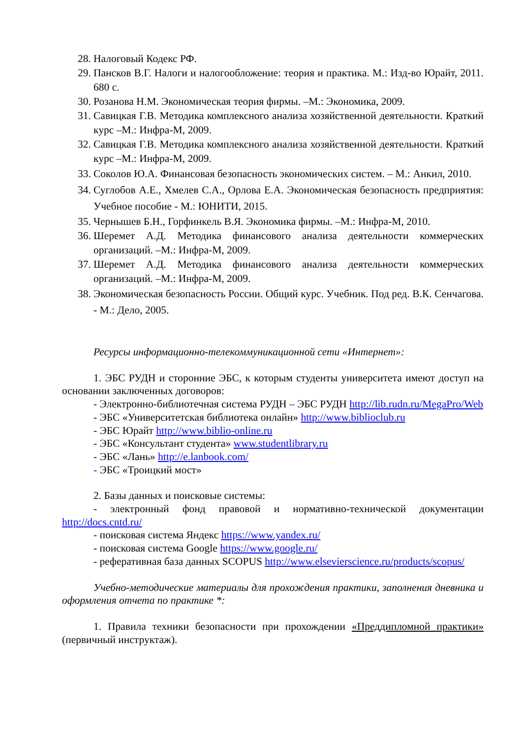28. Налоговый Кодекс РФ.
29. Пансков В.Г. Налоги и налогообложение: теория и практика. М.: Изд-во Юрайт, 2011. 680 с.
30. Розанова Н.М. Экономическая теория фирмы. –М.: Экономика, 2009.
31. Савицкая Г.В. Методика комплексного анализа хозяйственной деятельности. Краткий курс –М.: Инфра-М, 2009.
32. Савицкая Г.В. Методика комплексного анализа хозяйственной деятельности. Краткий курс –М.: Инфра-М, 2009.
33. Соколов Ю.А. Финансовая безопасность экономических систем. – М.: Анкил, 2010.
34. Суглобов А.Е., Хмелев С.А., Орлова Е.А. Экономическая безопасность предприятия: Учебное пособие - М.: ЮНИТИ, 2015.
35. Чернышев Б.Н., Горфинкель В.Я. Экономика фирмы. –М.: Инфра-М, 2010.
36. Шеремет А.Д. Методика финансового анализа деятельности коммерческих организаций. –М.: Инфра-М, 2009.
37. Шеремет А.Д. Методика финансового анализа деятельности коммерческих организаций. –М.: Инфра-М, 2009.
38. Экономическая безопасность России. Общий курс. Учебник. Под ред. В.К. Сенчагова. - М.: Дело, 2005.
Ресурсы информационно-телекоммуникационной сети «Интернет»:
1. ЭБС РУДН и сторонние ЭБС, к которым студенты университета имеют доступ на основании заключенных договоров:
- Электронно-библиотечная система РУДН – ЭБС РУДН http://lib.rudn.ru/MegaPro/Web
- ЭБС «Университетская библиотека онлайн» http://www.biblioclub.ru
- ЭБС Юрайт http://www.biblio-online.ru
- ЭБС «Консультант студента» www.studentlibrary.ru
- ЭБС «Лань» http://e.lanbook.com/
- ЭБС «Троицкий мост»
2. Базы данных и поисковые системы:
- электронный фонд правовой и нормативно-технической документации http://docs.cntd.ru/
- поисковая система Яндекс https://www.yandex.ru/
- поисковая система Google https://www.google.ru/
- реферативная база данных SCOPUS http://www.elsevierscience.ru/products/scopus/
Учебно-методические материалы для прохождения практики, заполнения дневника и оформления отчета по практике *:
1. Правила техники безопасности при прохождении «Преддипломной практики» (первичный инструктаж).